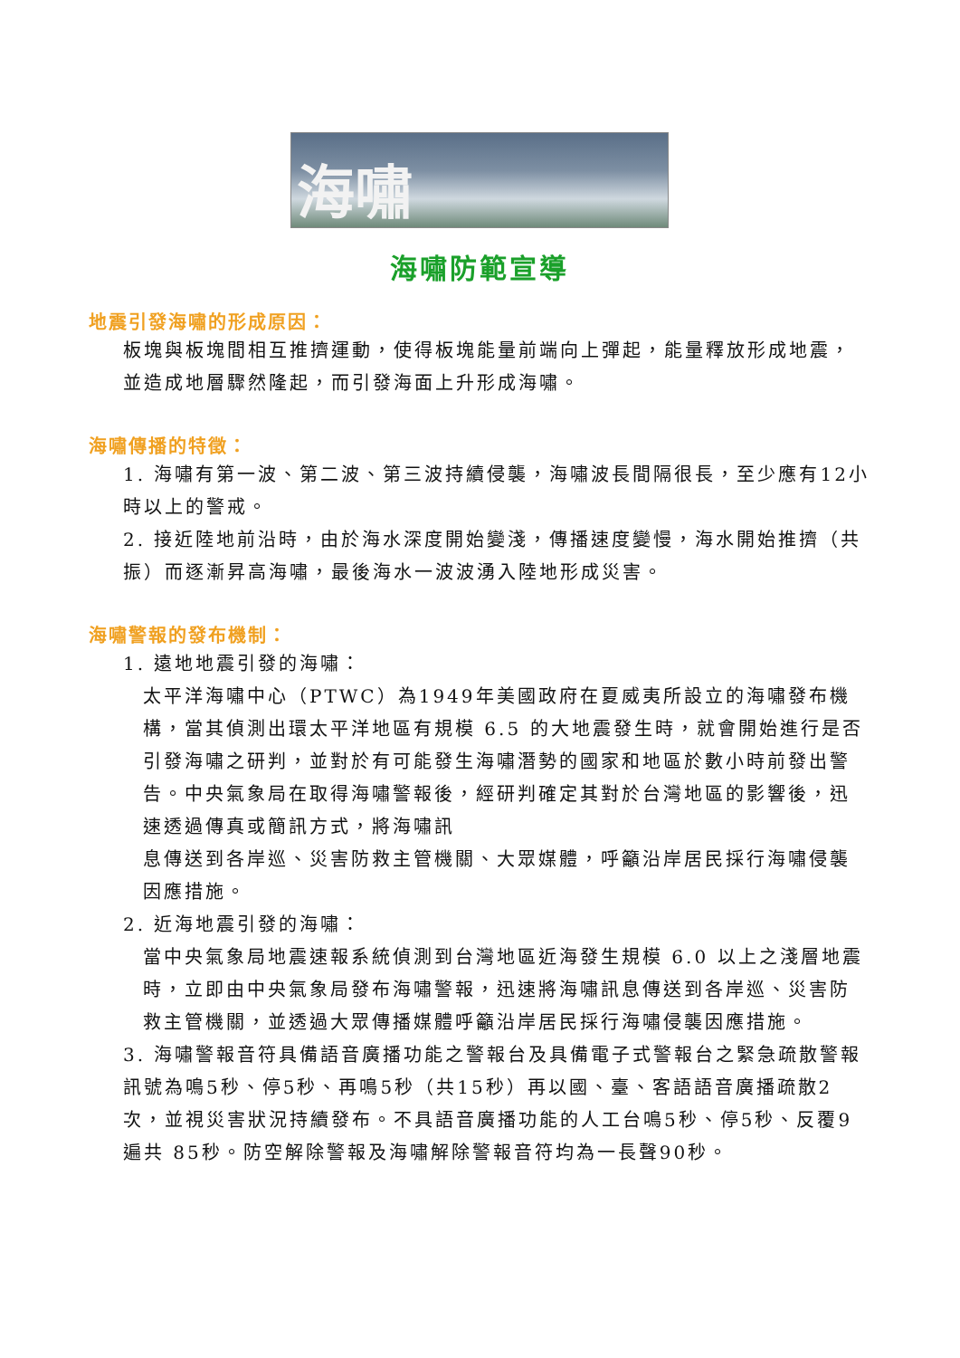海嘯
海嘯防範宣導
地震引發海嘯的形成原因：
板塊與板塊間相互推擠運動，使得板塊能量前端向上彈起，能量釋放形成地震，並造成地層驟然隆起，而引發海面上升形成海嘯。
海嘯傳播的特徵：
1. 海嘯有第一波、第二波、第三波持續侵襲，海嘯波長間隔很長，至少應有12小時以上的警戒。
2. 接近陸地前沿時，由於海水深度開始變淺，傳播速度變慢，海水開始推擠（共振）而逐漸昇高海嘯，最後海水一波波湧入陸地形成災害。
海嘯警報的發布機制：
1. 遠地地震引發的海嘯：
太平洋海嘯中心（PTWC）為1949年美國政府在夏威夷所設立的海嘯發布機構，當其偵測出環太平洋地區有規模 6.5 的大地震發生時，就會開始進行是否引發海嘯之研判，並對於有可能發生海嘯潛勢的國家和地區於數小時前發出警告。中央氣象局在取得海嘯警報後，經研判確定其對於台灣地區的影響後，迅速透過傳真或簡訊方式，將海嘯訊
息傳送到各岸巡、災害防救主管機關、大眾媒體，呼籲沿岸居民採行海嘯侵襲因應措施。
2. 近海地震引發的海嘯：
當中央氣象局地震速報系統偵測到台灣地區近海發生規模 6.0 以上之淺層地震時，立即由中央氣象局發布海嘯警報，迅速將海嘯訊息傳送到各岸巡、災害防救主管機關，並透過大眾傳播媒體呼籲沿岸居民採行海嘯侵襲因應措施。
3. 海嘯警報音符具備語音廣播功能之警報台及具備電子式警報台之緊急疏散警報訊號為鳴5秒、停5秒、再鳴5秒（共15秒）再以國、臺、客語語音廣播疏散2次，並視災害狀況持續發布。不具語音廣播功能的人工台鳴5秒、停5秒、反覆9遍共 85秒。防空解除警報及海嘯解除警報音符均為一長聲90秒。